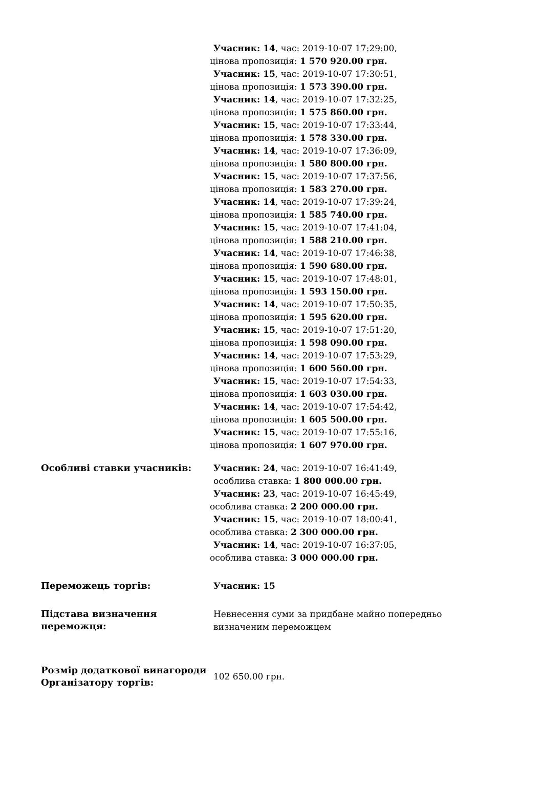| | Учасник: 14 , час: 2019-10-07 17:29:00, цінова пропозиція: 1 570 920.00 грн. Учасник: 15 , час: 2019-10-07 17:30:51, цінова пропозиція: 1 573 390.00 грн. Учасник: 14 , час: 2019-10-07 17:32:25, цінова пропозиція: 1 575 860.00 грн. Учасник: 15 , час: 2019-10-07 17:33:44, цінова пропозиція: 1 578 330.00 грн. Учасник: 14 , час: 2019-10-07 17:36:09, цінова пропозиція: 1 580 800.00 грн. Учасник: 15 , час: 2019-10-07 17:37:56, цінова пропозиція: 1 583 270.00 грн. Учасник: 14 , час: 2019-10-07 17:39:24, цінова пропозиція: 1 585 740.00 грн. Учасник: 15 , час: 2019-10-07 17:41:04, цінова пропозиція: 1 588 210.00 грн. Учасник: 14 , час: 2019-10-07 17:46:38, цінова пропозиція: 1 590 680.00 грн. Учасник: 15 , час: 2019-10-07 17:48:01, цінова пропозиція: 1 593 150.00 грн. Учасник: 14 , час: 2019-10-07 17:50:35, цінова пропозиція: 1 595 620.00 грн. Учасник: 15 , час: 2019-10-07 17:51:20, цінова пропозиція: 1 598 090.00 грн. Учасник: 14 , час: 2019-10-07 17:53:29, цінова пропозиція: 1 600 560.00 грн. Учасник: 15 , час: 2019-10-07 17:54:33, цінова пропозиція: 1 603 030.00 грн. Учасник: 14 , час: 2019-10-07 17:54:42, цінова пропозиція: 1 605 500.00 грн. Учасник: 15 , час: 2019-10-07 17:55:16, цінова пропозиція: 1 607 970.00 грн. |
| Особливі ставки учасників: | Учасник: 24 , час: 2019-10-07 16:41:49, особлива ставка: 1 800 000.00 грн. Учасник: 23 , час: 2019-10-07 16:45:49, особлива ставка: 2 200 000.00 грн. Учасник: 15 , час: 2019-10-07 18:00:41, особлива ставка: 2 300 000.00 грн. Учасник: 14 , час: 2019-10-07 16:37:05, особлива ставка: 3 000 000.00 грн. |
| Переможець торгів: | Учасник: 15 |
| Підстава визначення переможця: | Невнесення суми за придбане майно попередньо визначеним переможцем |
| Розмір додаткової винагороди Організатору торгів: | 102 650.00 грн. |